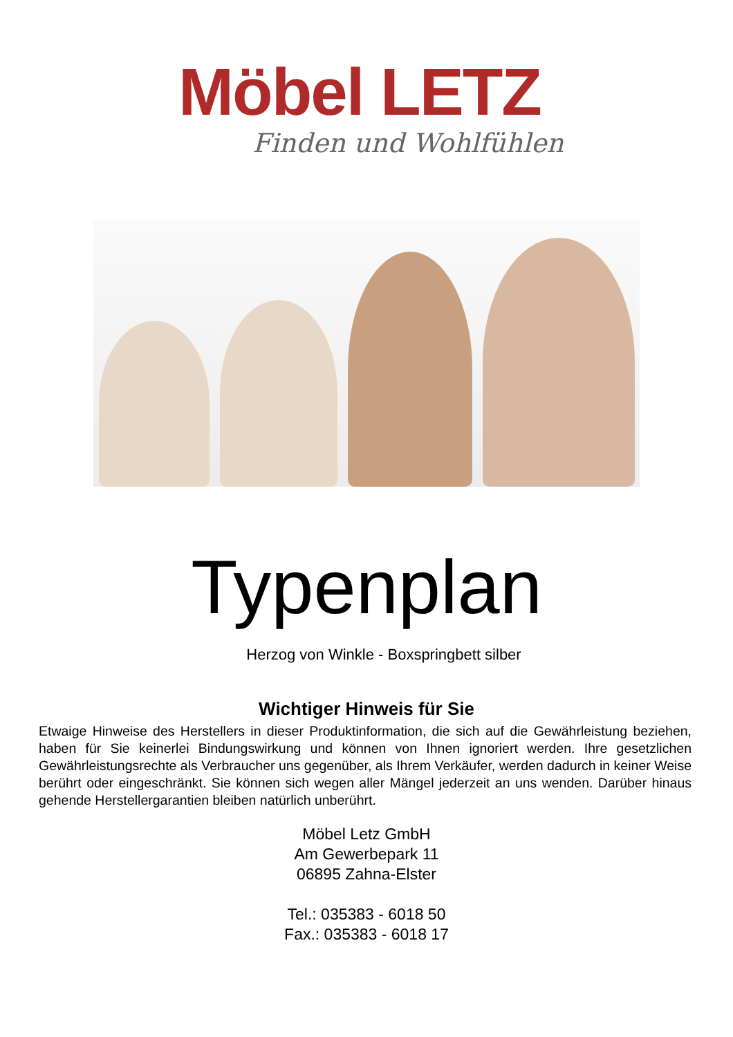Möbel LETZ
Finden und Wohlfühlen
Typenplan
Herzog von Winkle - Boxspringbett silber
Wichtiger Hinweis für Sie
Etwaige Hinweise des Herstellers in dieser Produktinformation, die sich auf die Gewährleistung beziehen, haben für Sie keinerlei Bindungswirkung und können von Ihnen ignoriert werden. Ihre gesetzlichen Gewährleistungsrechte als Verbraucher uns gegenüber, als Ihrem Verkäufer, werden dadurch in keiner Weise berührt oder eingeschränkt. Sie können sich wegen aller Mängel jederzeit an uns wenden. Darüber hinaus gehende Herstellergarantien bleiben natürlich unberührt.
Möbel Letz GmbH
Am Gewerbepark 11
06895 Zahna-Elster
Tel.: 035383 - 6018 50
Fax.: 035383 - 6018 17